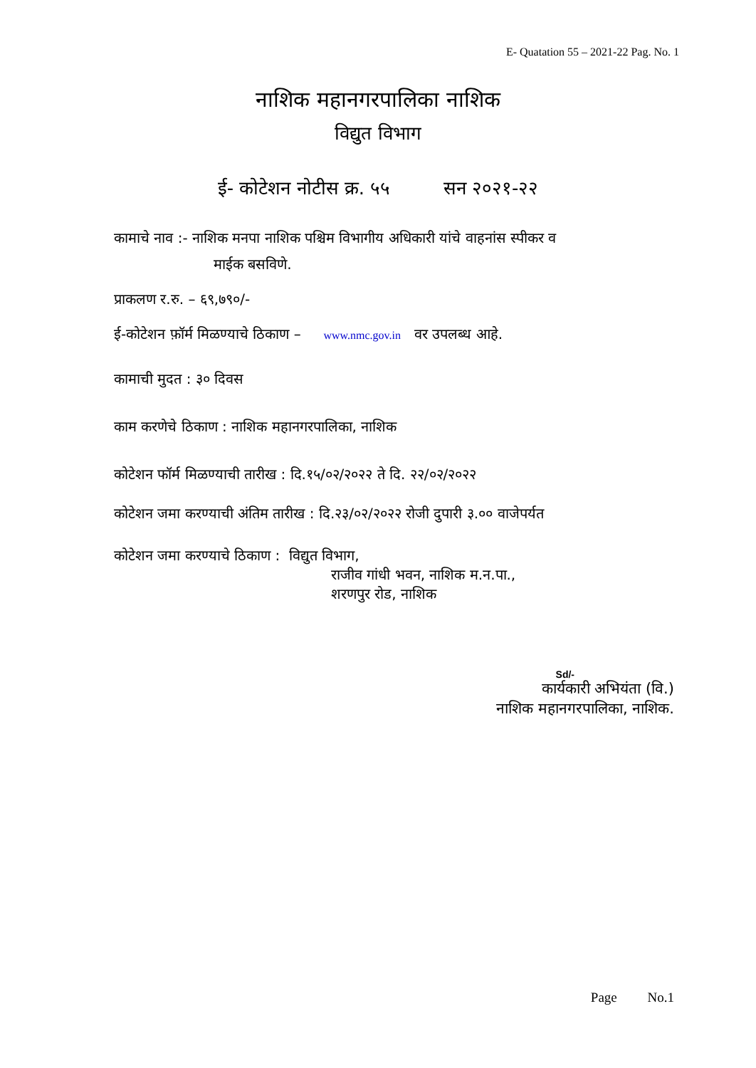E- Quatation 55 – 2021-22 Pag. No. 1
नाशिक महानगरपालिका नाशिक
विद्युत विभाग
ई- कोटेशन नोटीस क्र. ५५ सन २०२१-२२
कामाचे नाव :- नाशिक मनपा नाशिक पश्चिम विभागीय अधिकारी यांचे वाहनांस स्पीकर व
माईक बसविणे.
प्राकलण र.रु. – ६९,७९०/-
ई-कोटेशन फ़ॉर्म मिळण्याचे ठिकाण – www.nmc.gov.in वर उपलब्ध आहे.
कामाची मुदत : ३० दिवस
काम करणेचे ठिकाण : नाशिक महानगरपालिका, नाशिक
कोटेशन फॉर्म मिळण्याची तारीख : दि.१५/०२/२०२२ ते दि. २२/०२/२०२२
कोटेशन जमा करण्याची अंतिम तारीख : दि.२३/०२/२०२२ रोजी दुपारी ३.०० वाजेपर्यत
कोटेशन जमा करण्याचे ठिकाण : विद्युत विभाग,
राजीव गांधी भवन, नाशिक म.न.पा.,
शरणपुर रोड, नाशिक
Sd/-
कार्यकारी अभियंता (वि.)
नाशिक महानगरपालिका, नाशिक.
Page No.1